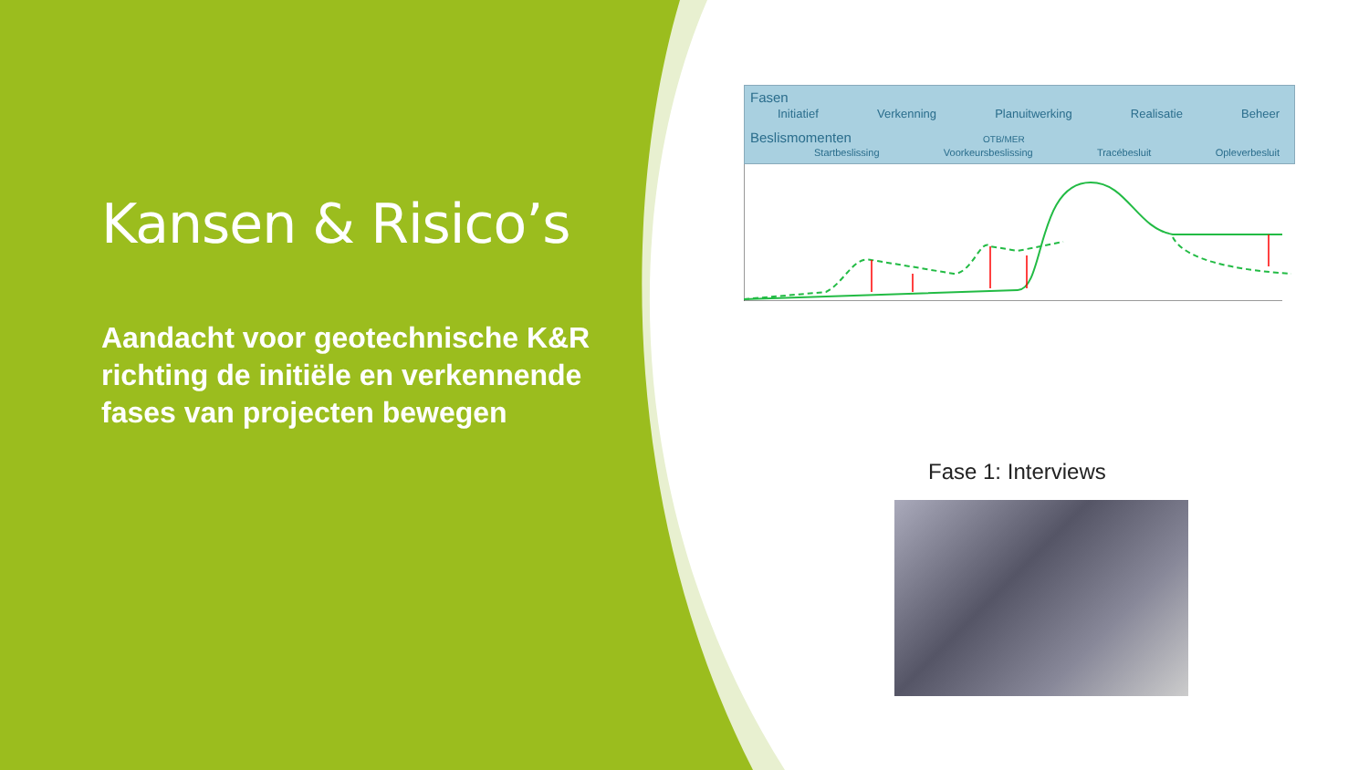Kansen & Risico’s
Aandacht voor geotechnische K&R richting de initiële en verkennende fases van projecten bewegen
Fasen
Initiatief Verkenning Planuitwerking Realisatie Beheer
Beslismomenten OTB/MER
Startbeslissing Voorkeursbeslissing Tracébesluit Opleverbesluit
Fase 1: Interviews